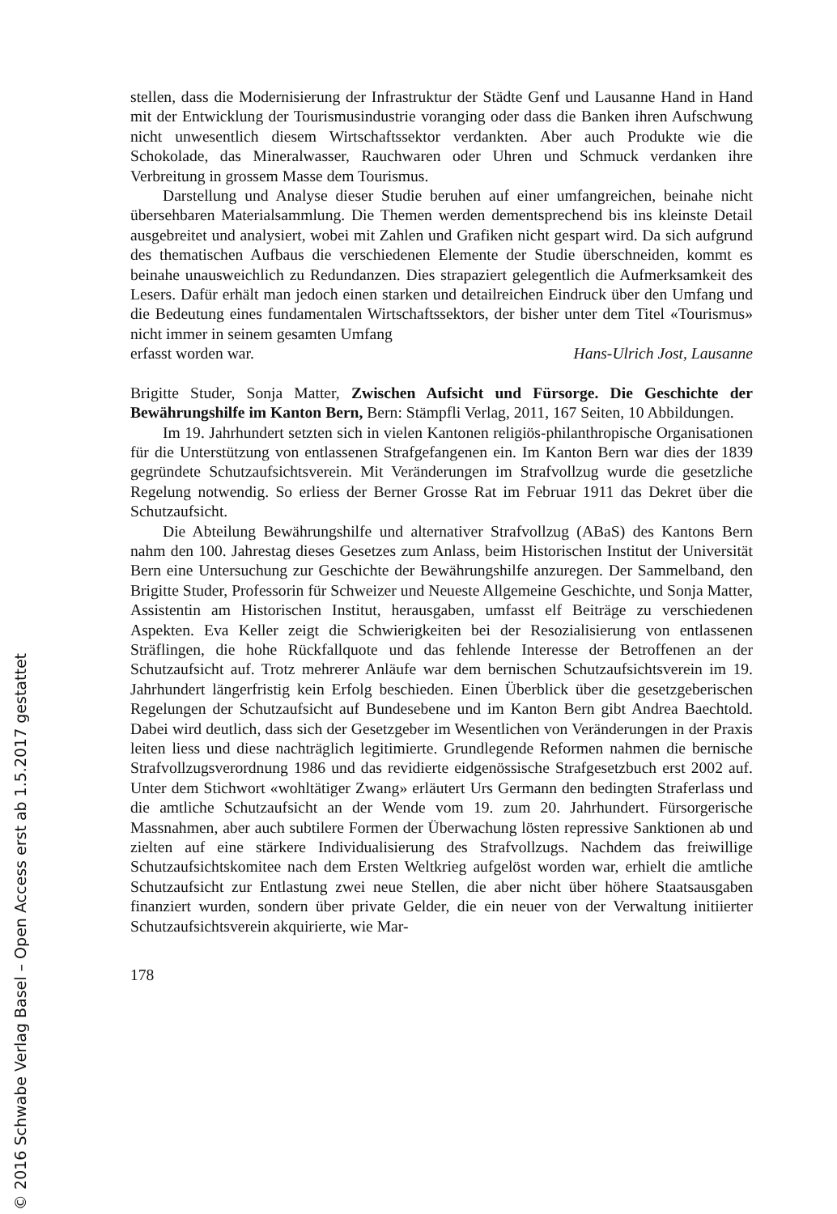stellen, dass die Modernisierung der Infrastruktur der Städte Genf und Lausanne Hand in Hand mit der Entwicklung der Tourismusindustrie voranging oder dass die Banken ihren Aufschwung nicht unwesentlich diesem Wirtschaftssektor verdankten. Aber auch Produkte wie die Schokolade, das Mineralwasser, Rauchwaren oder Uhren und Schmuck verdanken ihre Verbreitung in grossem Masse dem Tourismus.
Darstellung und Analyse dieser Studie beruhen auf einer umfangreichen, beinahe nicht übersehbaren Materialsammlung. Die Themen werden dementsprechend bis ins kleinste Detail ausgebreitet und analysiert, wobei mit Zahlen und Grafiken nicht gespart wird. Da sich aufgrund des thematischen Aufbaus die verschiedenen Elemente der Studie überschneiden, kommt es beinahe unausweichlich zu Redundanzen. Dies strapaziert gelegentlich die Aufmerksamkeit des Lesers. Dafür erhält man jedoch einen starken und detailreichen Eindruck über den Umfang und die Bedeutung eines fundamentalen Wirtschaftssektors, der bisher unter dem Titel «Tourismus» nicht immer in seinem gesamten Umfang
erfasst worden war. Hans-Ulrich Jost, Lausanne
Brigitte Studer, Sonja Matter, Zwischen Aufsicht und Fürsorge. Die Geschichte der Bewährungshilfe im Kanton Bern, Bern: Stämpfli Verlag, 2011, 167 Seiten, 10 Abbildungen.
Im 19. Jahrhundert setzten sich in vielen Kantonen religiös-philanthropische Organisationen für die Unterstützung von entlassenen Strafgefangenen ein. Im Kanton Bern war dies der 1839 gegründete Schutzaufsichtsverein. Mit Veränderungen im Strafvollzug wurde die gesetzliche Regelung notwendig. So erliess der Berner Grosse Rat im Februar 1911 das Dekret über die Schutzaufsicht.
Die Abteilung Bewährungshilfe und alternativer Strafvollzug (ABaS) des Kantons Bern nahm den 100. Jahrestag dieses Gesetzes zum Anlass, beim Historischen Institut der Universität Bern eine Untersuchung zur Geschichte der Bewährungshilfe anzuregen. Der Sammelband, den Brigitte Studer, Professorin für Schweizer und Neueste Allgemeine Geschichte, und Sonja Matter, Assistentin am Historischen Institut, herausgaben, umfasst elf Beiträge zu verschiedenen Aspekten. Eva Keller zeigt die Schwierigkeiten bei der Resozialisierung von entlassenen Sträflingen, die hohe Rückfallquote und das fehlende Interesse der Betroffenen an der Schutzaufsicht auf. Trotz mehrerer Anläufe war dem bernischen Schutzaufsichtsverein im 19. Jahrhundert längerfristig kein Erfolg beschieden. Einen Überblick über die gesetzgeberischen Regelungen der Schutzaufsicht auf Bundesebene und im Kanton Bern gibt Andrea Baechtold. Dabei wird deutlich, dass sich der Gesetzgeber im Wesentlichen von Veränderungen in der Praxis leiten liess und diese nachträglich legitimierte. Grundlegende Reformen nahmen die bernische Strafvollzugsverordnung 1986 und das revidierte eidgenössische Strafgesetzbuch erst 2002 auf. Unter dem Stichwort «wohltätiger Zwang» erläutert Urs Germann den bedingten Straferlass und die amtliche Schutzaufsicht an der Wende vom 19. zum 20. Jahrhundert. Fürsorgerische Massnahmen, aber auch subtilere Formen der Überwachung lösten repressive Sanktionen ab und zielten auf eine stärkere Individualisierung des Strafvollzugs. Nachdem das freiwillige Schutzaufsichtskomitee nach dem Ersten Weltkrieg aufgelöst worden war, erhielt die amtliche Schutzaufsicht zur Entlastung zwei neue Stellen, die aber nicht über höhere Staatsausgaben finanziert wurden, sondern über private Gelder, die ein neuer von der Verwaltung initiierter Schutzaufsichtsverein akquirierte, wie Mar-
178
© 2016 Schwabe Verlag Basel – Open Access erst ab 1.5.2017 gestattet